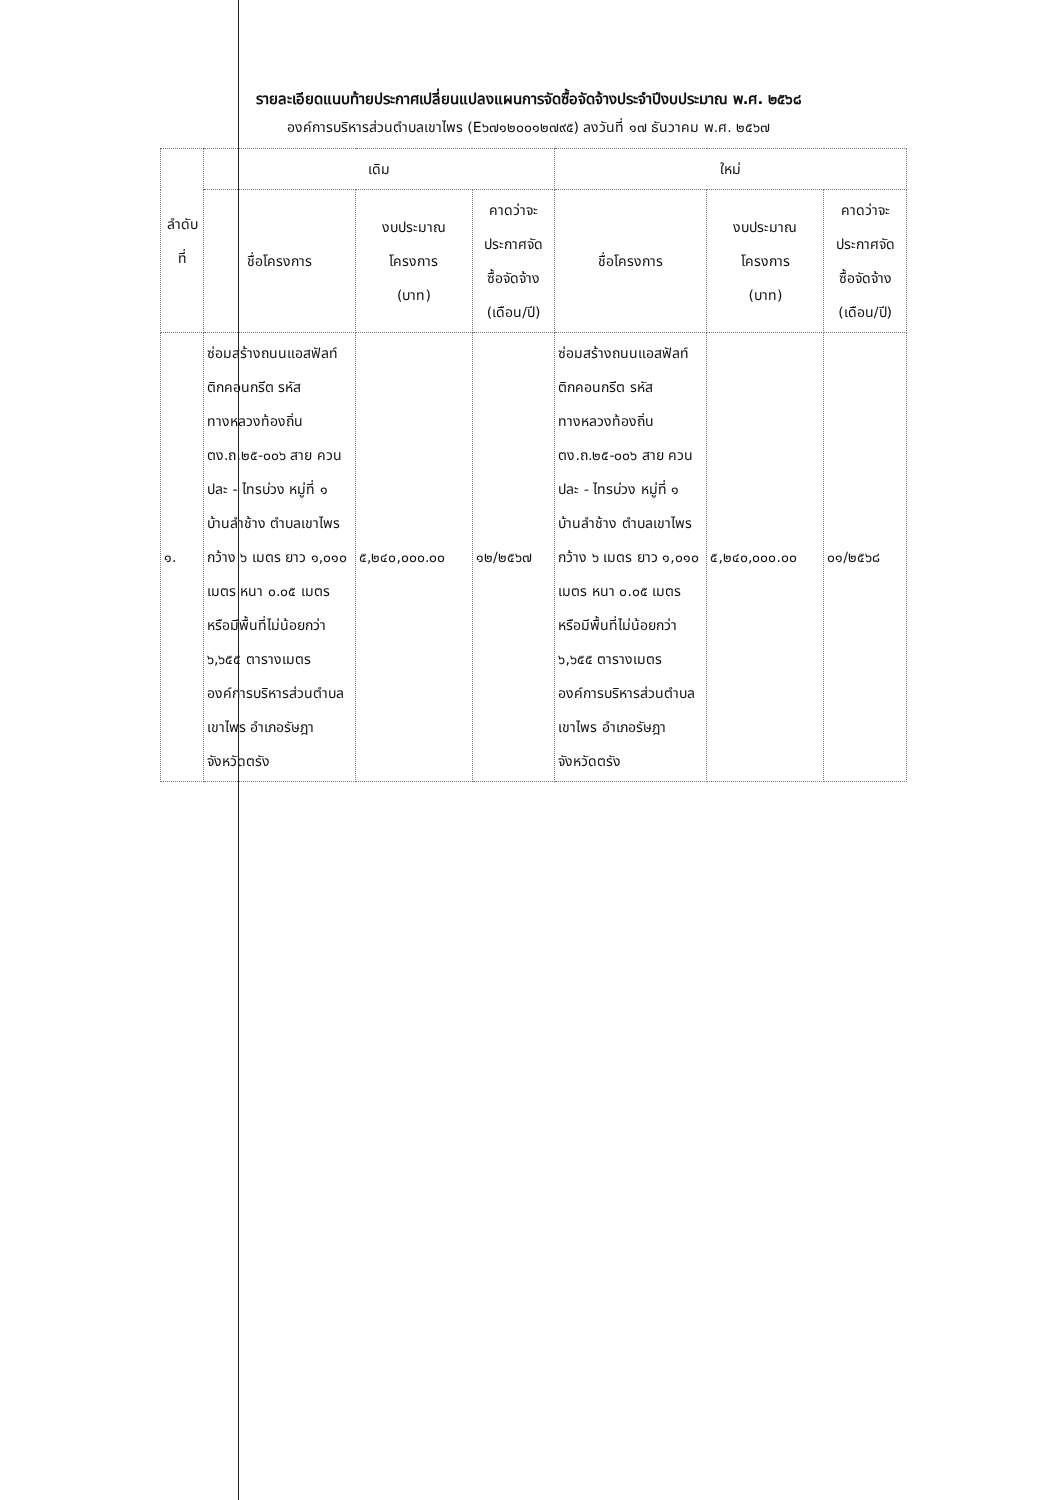รายละเอียดแนบท้ายประกาศเปลี่ยนแปลงแผนการจัดซื้อจัดจ้างประจำปีงบประมาณ พ.ศ. ๒๕๖๘
องค์การบริหารส่วนตำบลเขาไพร (E๖๗๑๒๐๐๑๒๗๙๕) ลงวันที่ ๑๗ ธันวาคม พ.ศ. ๒๕๖๗
| ลำดับ ที่ | เดิม | | | ใหม่ | | |
| --- | --- | --- | --- | --- | --- | --- |
| | ชื่อโครงการ | งบประมาณ โครงการ (บาท) | คาดว่าจะ ประกาศจัด ซื้อจัดจ้าง (เดือน/ปี) | ชื่อโครงการ | งบประมาณ โครงการ (บาท) | คาดว่าจะ ประกาศจัด ซื้อจัดจ้าง (เดือน/ปี) |
| ๑. | ซ่อมสร้างถนนแอสฟัลท์ติกคอนกรีต รหัสทางหลวงท้องถิ่น ตง.ถ.๒๕-๐๐๖ สาย ควนปละ - ไทรบ่วง หมู่ที่ ๑ บ้านลำช้าง ตำบลเขาไพร กว้าง ๖ เมตร ยาว ๑,๐๑๐ เมตร หนา ๐.๐๕ เมตร หรือมีพื้นที่ไม่น้อยกว่า ๖,๖๕๕ ตารางเมตร องค์การบริหารส่วนตำบลเขาไพร อำเภอรัษฎา จังหวัดตรัง | ๕,๒๔๐,๐๐๐.๐๐ | ๑๒/๒๕๖๗ | ซ่อมสร้างถนนแอสฟัลท์ติกคอนกรีต รหัสทางหลวงท้องถิ่น ตง.ถ.๒๕-๐๐๖ สาย ควนปละ - ไทรบ่วง หมู่ที่ ๑ บ้านลำช้าง ตำบลเขาไพร กว้าง ๖ เมตร ยาว ๑,๐๑๐ เมตร หนา ๐.๐๕ เมตร หรือมีพื้นที่ไม่น้อยกว่า ๖,๖๕๕ ตารางเมตร องค์การบริหารส่วนตำบลเขาไพร อำเภอรัษฎา จังหวัดตรัง | ๕,๒๔๐,๐๐๐.๐๐ | ๐๑/๒๕๖๘ |